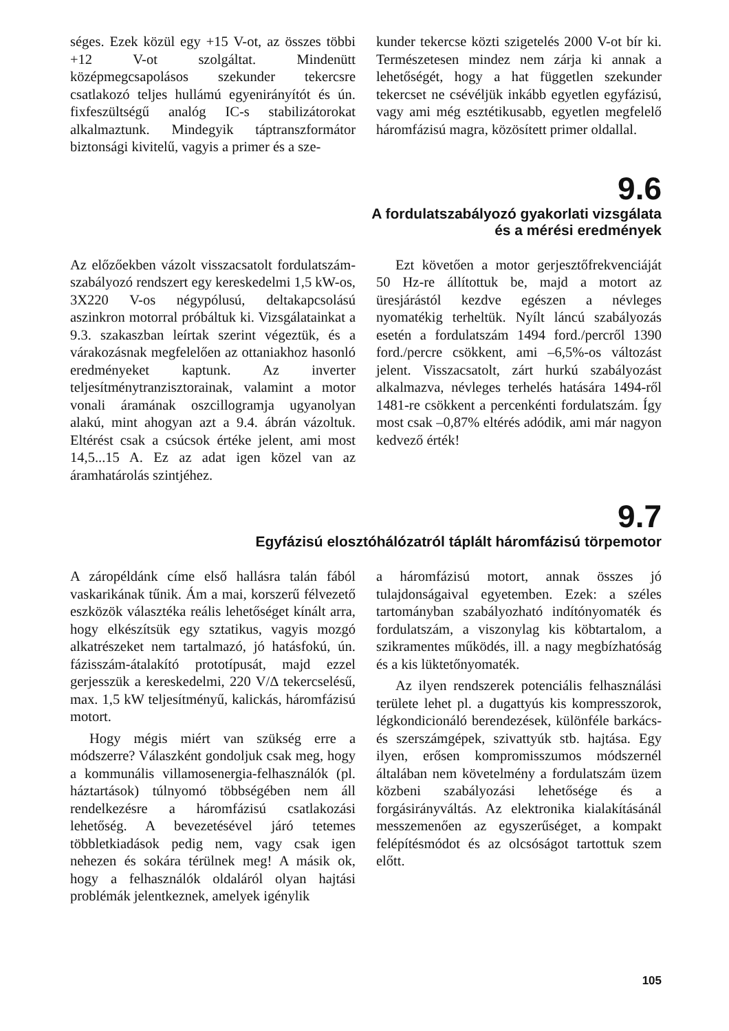séges. Ezek közül egy +15 V-ot, az összes többi +12 V-ot szolgáltat. Mindenütt középmegcsapolásos szekunder tekercsre csatlakozó teljes hullámú egyenirányítót és ún. fixfeszültségű analóg IC-s stabilizátorokat alkalmaztunk. Mindegyik táptranszformátor biztonsági kivitelű, vagyis a primer és a sze-
kunder tekercse közti szigetelés 2000 V-ot bír ki. Természetesen mindez nem zárja ki annak a lehetőségét, hogy a hat független szekunder tekercset ne csévéljük inkább egyetlen egyfázisú, vagy ami még esztétikusabb, egyetlen megfelelő háromfázisú magra, közösített primer oldallal.
9.6
A fordulatszabályozó gyakorlati vizsgálata
és a mérési eredmények
Az előzőekben vázolt visszacsatolt fordulatszám-szabályozó rendszert egy kereskedelmi 1,5 kW-os, 3X220 V-os négypólusú, deltakapcsolású aszinkron motorral próbáltuk ki. Vizsgálatainkat a 9.3. szakaszban leírtak szerint végeztük, és a várakozásnak megfelelően az ottaniakhoz hasonló eredményeket kaptunk. Az inverter teljesítménytranzisztorainak, valamint a motor vonali áramának oszcillogramja ugyanolyan alakú, mint ahogyan azt a 9.4. ábrán vázoltuk. Eltérést csak a csúcsok értéke jelent, ami most 14,5...15 A. Ez az adat igen közel van az áramhatárolás szintjéhez.
Ezt követően a motor gerjesztőfrekvenciáját 50 Hz-re állítottuk be, majd a motort az üresjárástól kezdve egészen a névleges nyomatékig terheltük. Nyílt láncú szabályozás esetén a fordulatszám 1494 ford./percről 1390 ford./percre csökkent, ami –6,5%-os változást jelent. Visszacsatolt, zárt hurkú szabályozást alkalmazva, névleges terhelés hatására 1494-ről 1481-re csökkent a percenkénti fordulatszám. Így most csak –0,87% eltérés adódik, ami már nagyon kedvező érték!
9.7
Egyfázisú elosztóhálózatról táplált háromfázisú törpemotor
A záropéldánk címe első hallásra talán fából vaskarikának tűnik. Ám a mai, korszerű félvezető eszközök választéka reális lehetőséget kínált arra, hogy elkészítsük egy sztatikus, vagyis mozgó alkatrészeket nem tartalmazó, jó hatásfokú, ún. fázisszám-átalakító prototípusát, majd ezzel gerjesszük a kereskedelmi, 220 V/Δ tekercselésű, max. 1,5 kW teljesítményű, kalickás, háromfázisú motort.
Hogy mégis miért van szükség erre a módszerre? Válaszként gondoljuk csak meg, hogy a kommunális villamosenergia-felhasználók (pl. háztartások) túlnyomó többségében nem áll rendelkezésre a háromfázisú csatlakozási lehetőség. A bevezetésével járó tetemes többletkiadások pedig nem, vagy csak igen nehezen és sokára térülnek meg! A másik ok, hogy a felhasználók oldaláról olyan hajtási problémák jelentkeznek, amelyek igénylik
a háromfázisú motort, annak összes jó tulajdonságaival egyetemben. Ezek: a széles tartományban szabályozható indítónyomaték és fordulatszám, a viszonylag kis köbtartalom, a szikramentes működés, ill. a nagy megbízhatóság és a kis lüktetőnyomaték.
Az ilyen rendszerek potenciális felhasználási területe lehet pl. a dugattyús kis kompresszorok, légkondicionáló berendezések, különféle barkács- és szerszámgépek, szivattyúk stb. hajtása. Egy ilyen, erősen kompromisszumos módszernél általában nem követelmény a fordulatszám üzem közbeni szabályozási lehetősége és a forgásirányváltás. Az elektronika kialakításánál messzemenően az egyszerűséget, a kompakt felépítésmódot és az olcsóságot tartottuk szem előtt.
105